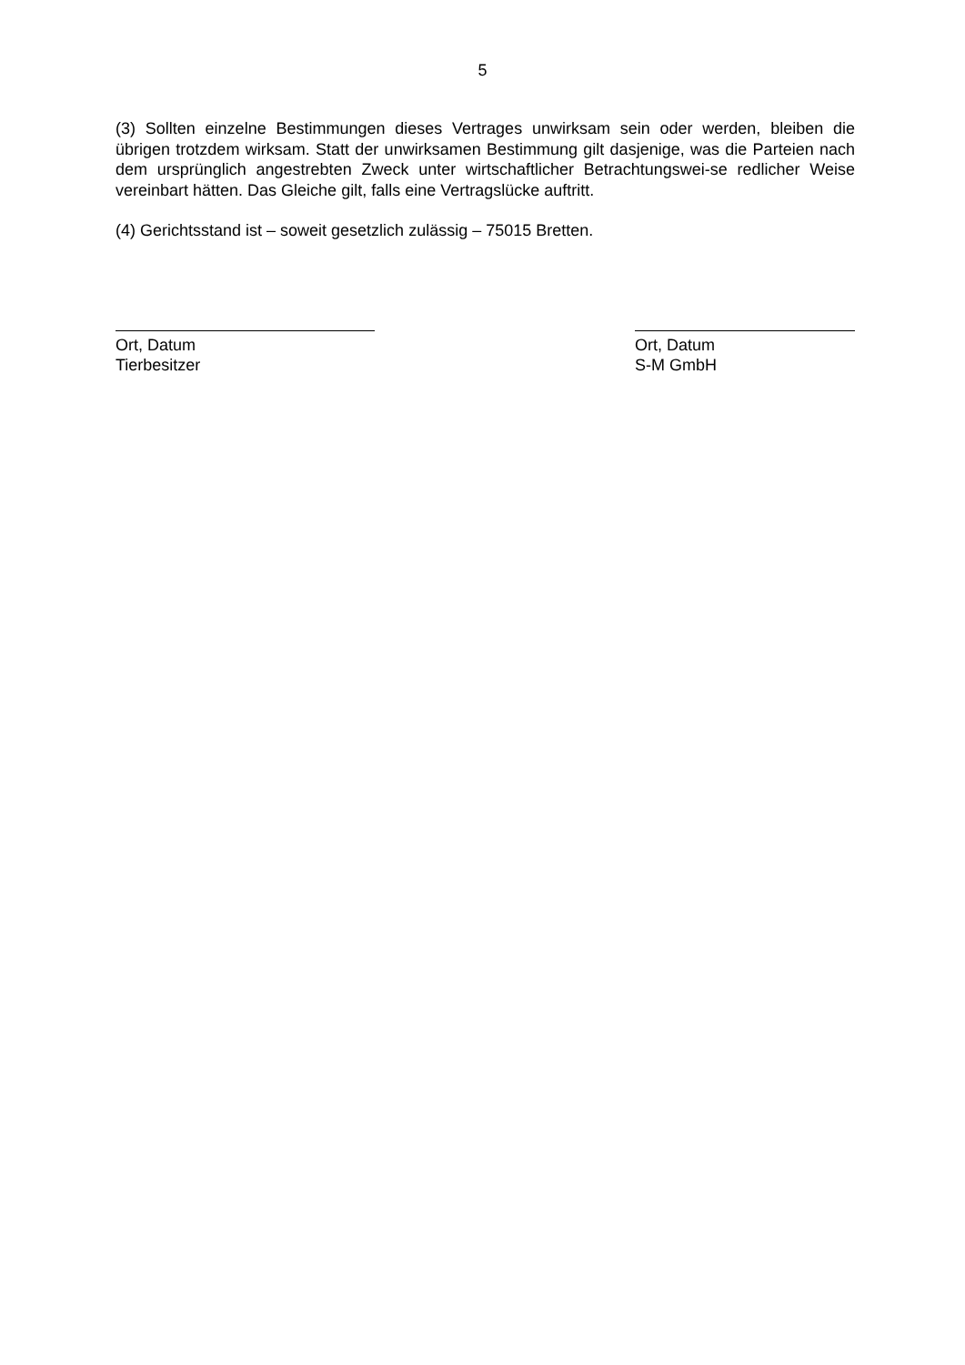5
(3) Sollten einzelne Bestimmungen dieses Vertrages unwirksam sein oder werden, bleiben die übrigen trotzdem wirksam. Statt der unwirksamen Bestimmung gilt dasjenige, was die Parteien nach dem ursprünglich angestrebten Zweck unter wirtschaftlicher Betrachtungswei-se redlicher Weise vereinbart hätten. Das Gleiche gilt, falls eine Vertragslücke auftritt.
(4) Gerichtsstand ist – soweit gesetzlich zulässig – 75015 Bretten.
Ort, Datum
Tierbesitzer
Ort, Datum
S-M GmbH